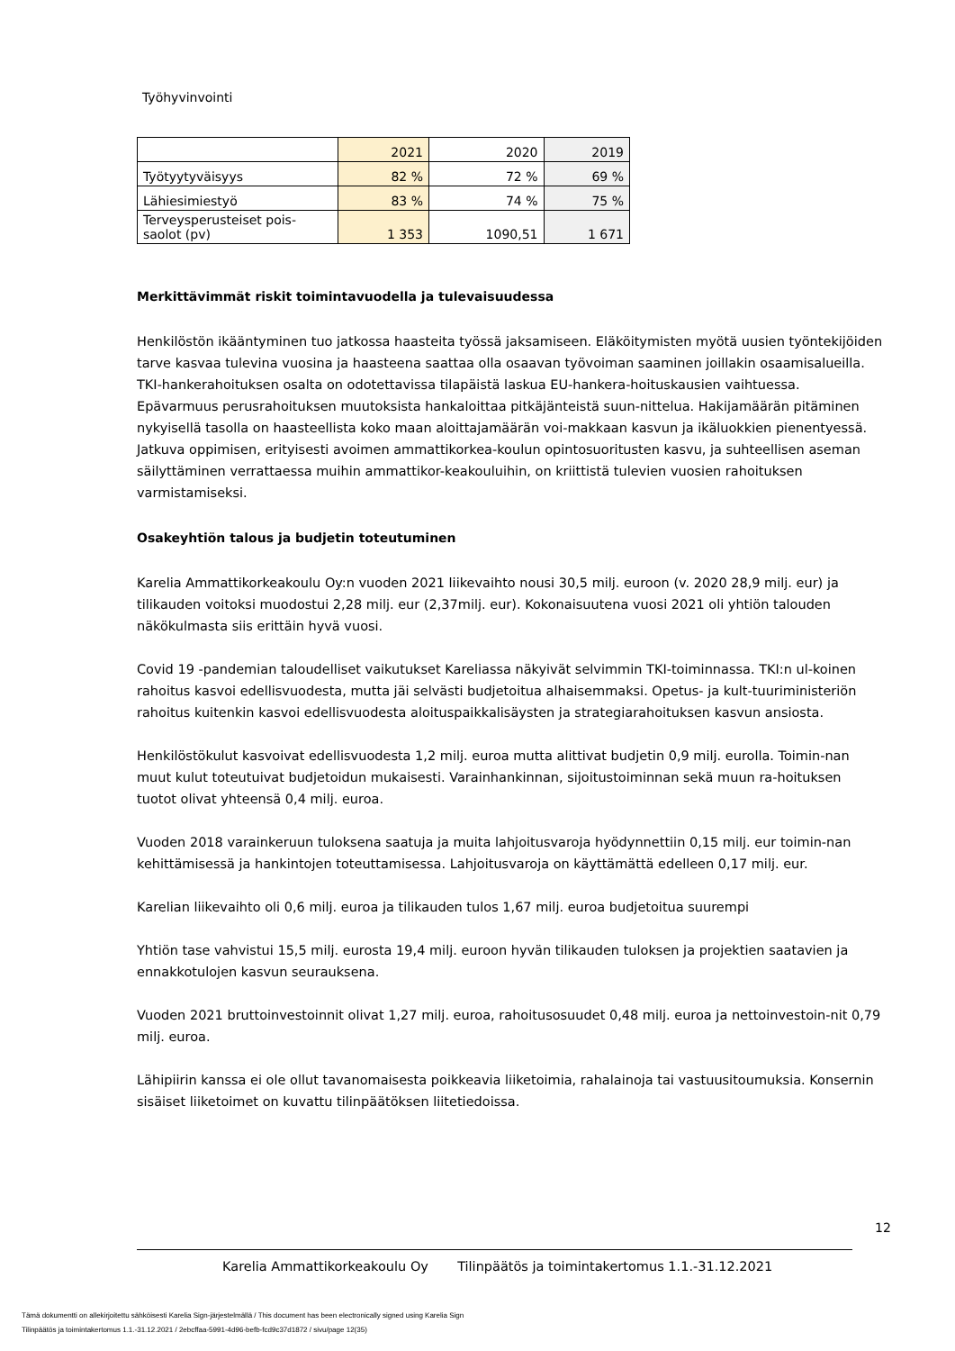Työhyvinvointi
| | 2021 | 2020 | 2019 |
| Työtyytyväisyys | 82 % | 72 % | 69 % |
| Lähiesimiestyö | 83 % | 74 % | 75 % |
| Terveysperusteiset pois- saolot (pv) | 1 353 | 1090,51 | 1 671 |
Merkittävimmät riskit toimintavuodella ja tulevaisuudessa
Henkilöstön ikääntyminen tuo jatkossa haasteita työssä jaksamiseen. Eläköitymisten myötä uusien työntekijöiden tarve kasvaa tulevina vuosina ja haasteena saattaa olla osaavan työvoiman saaminen joillakin osaamisalueilla. TKI-hankerahoituksen osalta on odotettavissa tilapäistä laskua EU-hankera-hoituskausien vaihtuessa. Epävarmuus perusrahoituksen muutoksista hankaloittaa pitkäjänteistä suun-nittelua. Hakijamäärän pitäminen nykyisellä tasolla on haasteellista koko maan aloittajamäärän voi-makkaan kasvun ja ikäluokkien pienentyessä. Jatkuva oppimisen, erityisesti avoimen ammattikorkea-koulun opintosuoritusten kasvu, ja suhteellisen aseman säilyttäminen verrattaessa muihin ammattikor-keakouluihin, on kriittistä tulevien vuosien rahoituksen varmistamiseksi.
Osakeyhtiön talous ja budjetin toteutuminen
Karelia Ammattikorkeakoulu Oy:n vuoden 2021 liikevaihto nousi 30,5 milj. euroon (v. 2020 28,9 milj. eur) ja tilikauden voitoksi muodostui 2,28 milj. eur (2,37milj. eur). Kokonaisuutena vuosi 2021 oli yhtiön talouden näkökulmasta siis erittäin hyvä vuosi.
Covid 19 -pandemian taloudelliset vaikutukset Kareliassa näkyivät selvimmin TKI-toiminnassa. TKI:n ul-koinen rahoitus kasvoi edellisvuodesta, mutta jäi selvästi budjetoitua alhaisemmaksi. Opetus- ja kult-tuuriministeriön rahoitus kuitenkin kasvoi edellisvuodesta aloituspaikkalisäysten ja strategiarahoituksen kasvun ansiosta.
Henkilöstökulut kasvoivat edellisvuodesta 1,2 milj. euroa mutta alittivat budjetin 0,9 milj. eurolla. Toimin-nan muut kulut toteutuivat budjetoidun mukaisesti. Varainhankinnan, sijoitustoiminnan sekä muun ra-hoituksen tuotot olivat yhteensä 0,4 milj. euroa.
Vuoden 2018 varainkeruun tuloksena saatuja ja muita lahjoitusvaroja hyödynnettiin 0,15 milj. eur toimin-nan kehittämisessä ja hankintojen toteuttamisessa. Lahjoitusvaroja on käyttämättä edelleen 0,17 milj. eur.
Karelian liikevaihto oli 0,6 milj. euroa ja tilikauden tulos 1,67 milj. euroa budjetoitua suurempi
Yhtiön tase vahvistui 15,5 milj. eurosta 19,4 milj. euroon hyvän tilikauden tuloksen ja projektien saatavien ja ennakkotulojen kasvun seurauksena.
Vuoden 2021 bruttoinvestoinnit olivat 1,27 milj. euroa, rahoitusosuudet 0,48 milj. euroa ja nettoinvestoin-nit 0,79 milj. euroa.
Lähipiirin kanssa ei ole ollut tavanomaisesta poikkeavia liiketoimia, rahalainoja tai vastuusitoumuksia. Konsernin sisäiset liiketoimet on kuvattu tilinpäätöksen liitetiedoissa.
12
Karelia Ammattikorkeakoulu Oy Tilinpäätös ja toimintakertomus 1.1.-31.12.2021
Tämä dokumentti on allekirjoitettu sähköisesti Karelia Sign-järjestelmällä / This document has been electronically signed using Karelia Sign
Tilinpäätös ja toimintakertomus 1.1.-31.12.2021 / 2ebcffaa-5991-4d96-befb-fcd9c37d1872 / sivu/page 12(35)